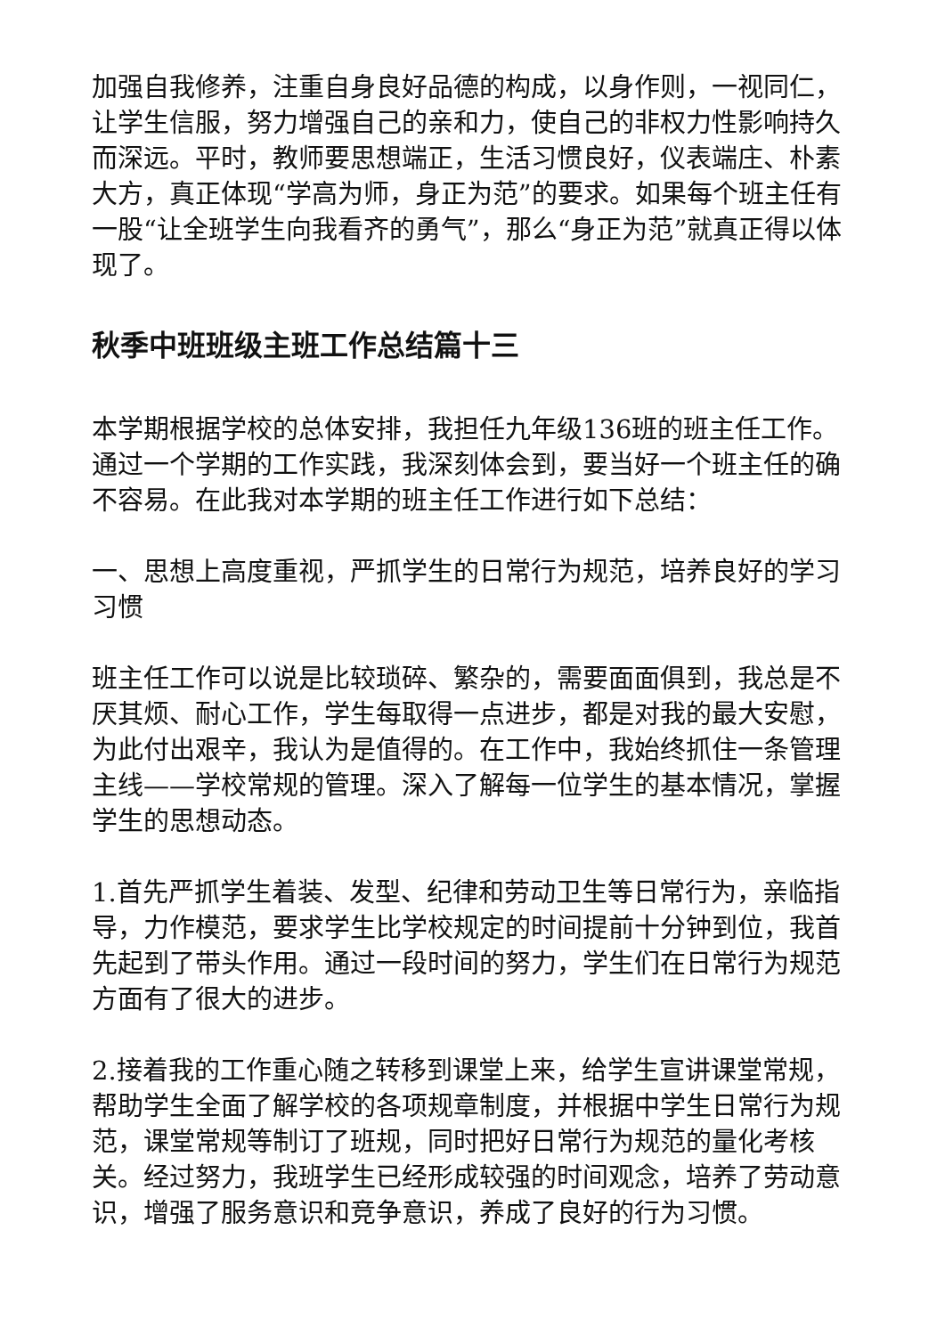加强自我修养，注重自身良好品德的构成，以身作则，一视同仁，让学生信服，努力增强自己的亲和力，使自己的非权力性影响持久而深远。平时，教师要思想端正，生活习惯良好，仪表端庄、朴素大方，真正体现“学高为师，身正为范”的要求。如果每个班主任有一股“让全班学生向我看齐的勇气”，那么“身正为范”就真正得以体现了。
秋季中班班级主班工作总结篇十三
本学期根据学校的总体安排，我担任九年级136班的班主任工作。通过一个学期的工作实践，我深刻体会到，要当好一个班主任的确不容易。在此我对本学期的班主任工作进行如下总结：
一、思想上高度重视，严抓学生的日常行为规范，培养良好的学习习惯
班主任工作可以说是比较琐碎、繁杂的，需要面面俱到，我总是不厌其烦、耐心工作，学生每取得一点进步，都是对我的最大安慰，为此付出艰辛，我认为是值得的。在工作中，我始终抓住一条管理主线——学校常规的管理。深入了解每一位学生的基本情况，掌握学生的思想动态。
1.首先严抓学生着装、发型、纪律和劳动卫生等日常行为，亲临指导，力作模范，要求学生比学校规定的时间提前十分钟到位，我首先起到了带头作用。通过一段时间的努力，学生们在日常行为规范方面有了很大的进步。
2.接着我的工作重心随之转移到课堂上来，给学生宣讲课堂常规，帮助学生全面了解学校的各项规章制度，并根据中学生日常行为规范，课堂常规等制订了班规，同时把好日常行为规范的量化考核关。经过努力，我班学生已经形成较强的时间观念，培养了劳动意识，增强了服务意识和竞争意识，养成了良好的行为习惯。